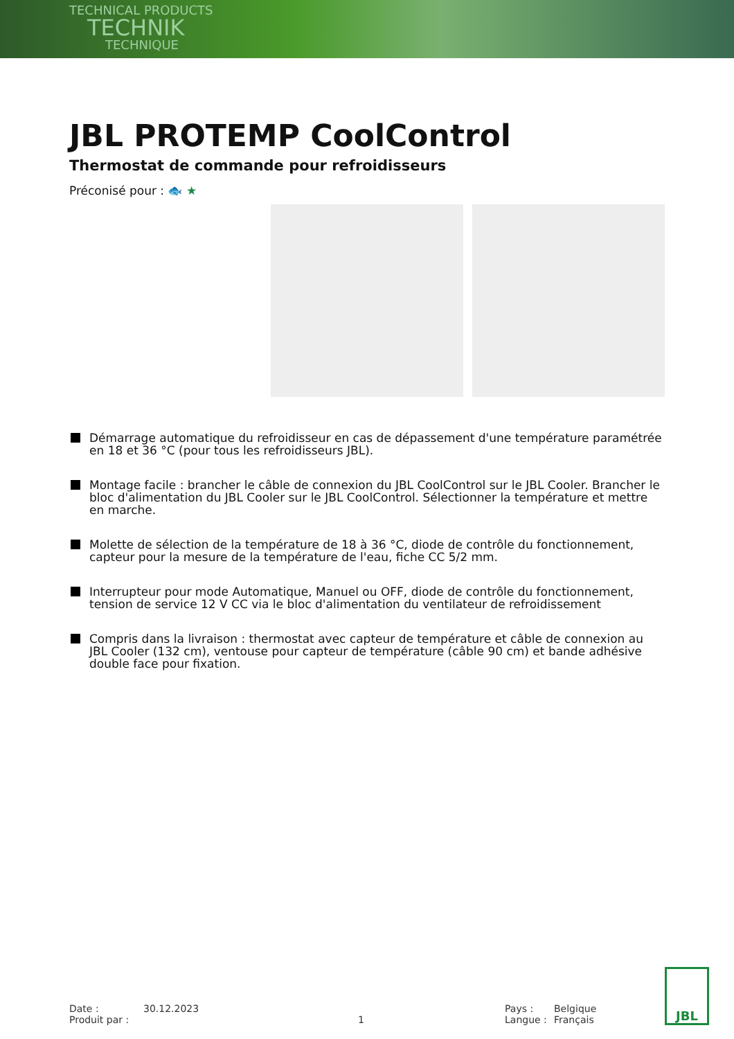TECHNICAL PRODUCTS
TECHNIK
TECHNIQUE
JBL PROTEMP CoolControl
Thermostat de commande pour refroidisseurs
Préconisé pour : 🐟 ★
Démarrage automatique du refroidisseur en cas de dépassement d'une température paramétrée en 18 et 36 °C (pour tous les refroidisseurs JBL).
Montage facile : brancher le câble de connexion du JBL CoolControl sur le JBL Cooler. Brancher le bloc d'alimentation du JBL Cooler sur le JBL CoolControl. Sélectionner la température et mettre en marche.
Molette de sélection de la température de 18 à 36 °C, diode de contrôle du fonctionnement, capteur pour la mesure de la température de l'eau, fiche CC 5/2 mm.
Interrupteur pour mode Automatique, Manuel ou OFF, diode de contrôle du fonctionnement, tension de service 12 V CC via le bloc d'alimentation du ventilateur de refroidissement
Compris dans la livraison : thermostat avec capteur de température et câble de connexion au JBL Cooler (132 cm), ventouse pour capteur de température (câble 90 cm) et bande adhésive double face pour fixation.
Date :
Produit par :
30.12.2023
1
Pays :
Langue :
Belgique
Français
JBL